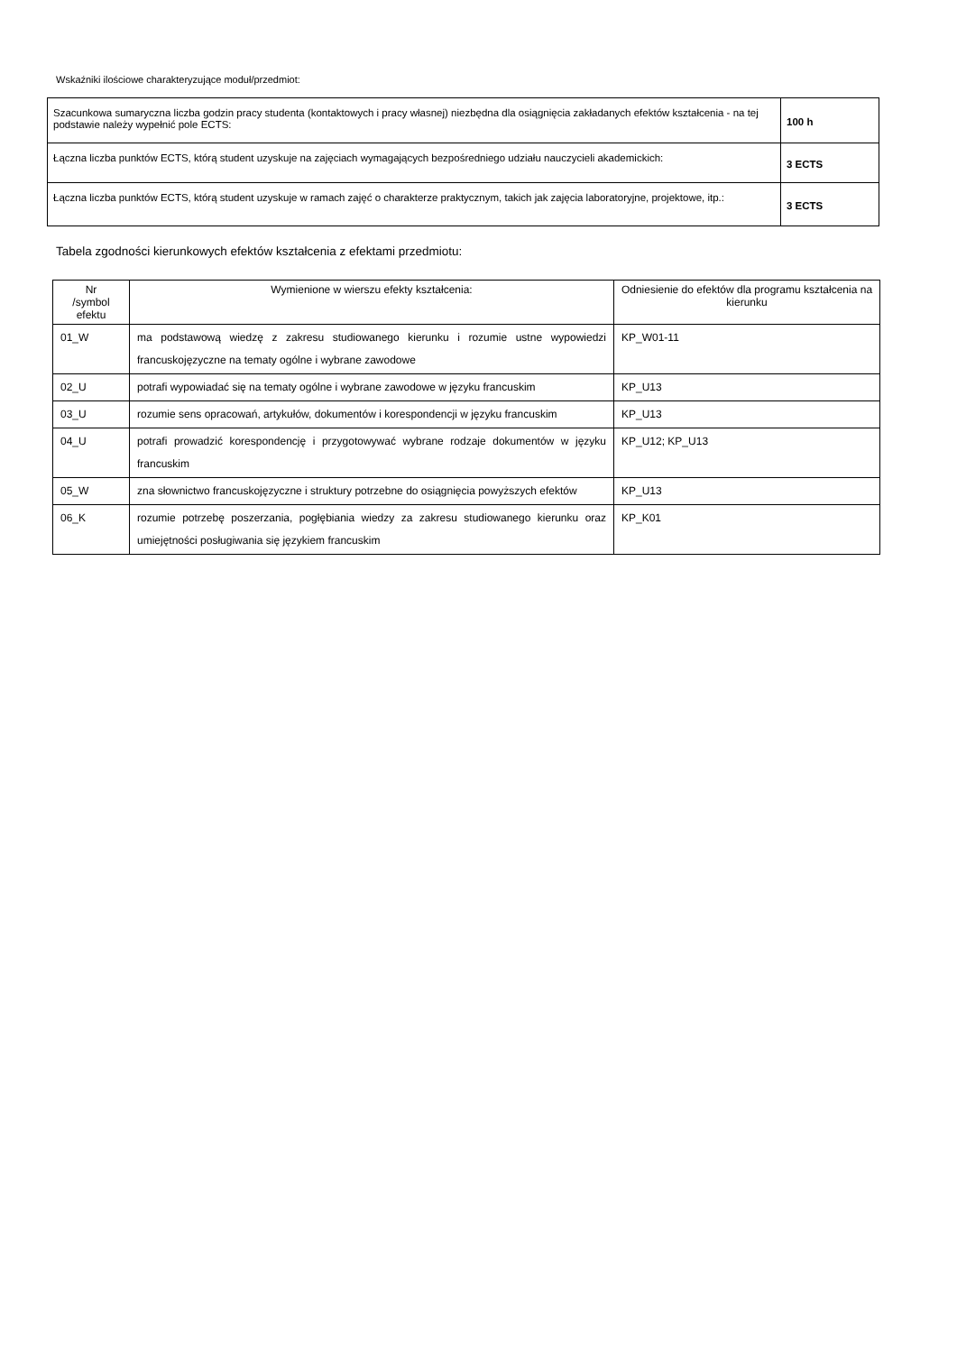Wskaźniki ilościowe charakteryzujące moduł/przedmiot:
| Szacunkowa sumaryczna liczba godzin pracy studenta (kontaktowych i pracy własnej) niezbędna dla osiągnięcia zakładanych efektów kształcenia - na tej podstawie należy wypełnić pole ECTS: | 100 h |
| Łączna liczba punktów ECTS, którą student uzyskuje na zajęciach wymagających bezpośredniego udziału nauczycieli akademickich: | 3 ECTS |
| Łączna liczba punktów ECTS, którą student uzyskuje w ramach zajęć o charakterze praktycznym, takich jak zajęcia laboratoryjne, projektowe, itp.: | 3 ECTS |
Tabela zgodności kierunkowych efektów kształcenia z efektami przedmiotu:
| Nr /symbol efektu | Wymienione w wierszu efekty kształcenia: | Odniesienie do efektów dla programu kształcenia na kierunku |
| --- | --- | --- |
| 01_W | ma podstawową wiedzę z zakresu studiowanego kierunku i rozumie ustne wypowiedzi francuskojęzyczne na tematy ogólne i wybrane zawodowe | KP_W01-11 |
| 02_U | potrafi wypowiadać się na tematy ogólne i wybrane zawodowe w języku francuskim | KP_U13 |
| 03_U | rozumie sens opracowań, artykułów, dokumentów i korespondencji w języku francuskim | KP_U13 |
| 04_U | potrafi prowadzić korespondencję i przygotowywać wybrane rodzaje dokumentów w języku francuskim | KP_U12; KP_U13 |
| 05_W | zna słownictwo francuskojęzyczne i struktury potrzebne do osiągnięcia powyższych efektów | KP_U13 |
| 06_K | rozumie potrzebę poszerzania, pogłębiania wiedzy za zakresu studiowanego kierunku oraz umiejętności posługiwania się językiem francuskim | KP_K01 |